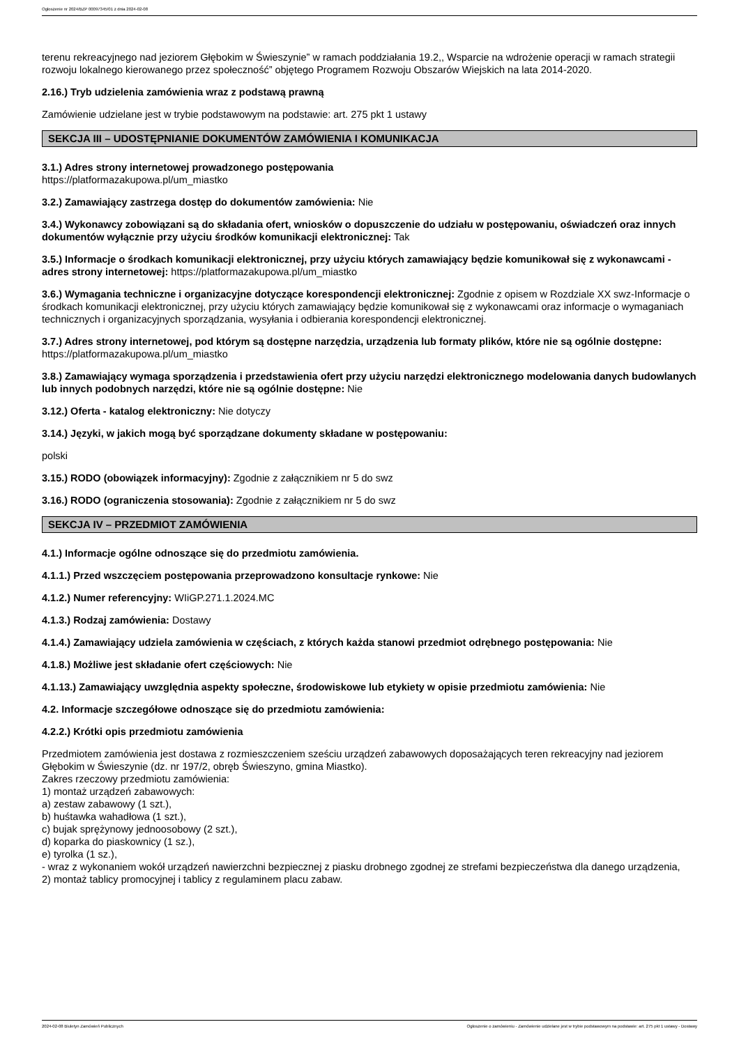Ogłoszenie nr 2024/BZP 00097345/01 z dnia 2024-02-08
terenu rekreacyjnego nad jeziorem Głębokim w Świeszynie” w ramach poddziałania 19.2,, Wsparcie na wdrożenie operacji w ramach strategii rozwoju lokalnego kierowanego przez społeczność” objętego Programem Rozwoju Obszarów Wiejskich na lata 2014-2020.
2.16.) Tryb udzielenia zamówienia wraz z podstawą prawną
Zamówienie udzielane jest w trybie podstawowym na podstawie: art. 275 pkt 1 ustawy
SEKCJA III – UDOSTĘPNIANIE DOKUMENTÓW ZAMÓWIENIA I KOMUNIKACJA
3.1.) Adres strony internetowej prowadzonego postępowania
https://platformazakupowa.pl/um_miastko
3.2.) Zamawiający zastrzega dostęp do dokumentów zamówienia: Nie
3.4.) Wykonawcy zobowiązani są do składania ofert, wniosków o dopuszczenie do udziału w postępowaniu, oświadczeń oraz innych dokumentów wyłącznie przy użyciu środków komunikacji elektronicznej: Tak
3.5.) Informacje o środkach komunikacji elektronicznej, przy użyciu których zamawiający będzie komunikował się z wykonawcami - adres strony internetowej: https://platformazakupowa.pl/um_miastko
3.6.) Wymagania techniczne i organizacyjne dotyczące korespondencji elektronicznej: Zgodnie z opisem w Rozdziale XX swz-Informacje o środkach komunikacji elektronicznej, przy użyciu których zamawiający będzie komunikował się z wykonawcami oraz informacje o wymaganiach technicznych i organizacyjnych sporządzania, wysyłania i odbierania korespondencji elektronicznej.
3.7.) Adres strony internetowej, pod którym są dostępne narzędzia, urządzenia lub formaty plików, które nie są ogólnie dostępne: https://platformazakupowa.pl/um_miastko
3.8.) Zamawiający wymaga sporządzenia i przedstawienia ofert przy użyciu narzędzi elektronicznego modelowania danych budowlanych lub innych podobnych narzędzi, które nie są ogólnie dostępne: Nie
3.12.) Oferta - katalog elektroniczny: Nie dotyczy
3.14.) Języki, w jakich mogą być sporządzane dokumenty składane w postępowaniu:
polski
3.15.) RODO (obowiązek informacyjny): Zgodnie z załącznikiem nr 5 do swz
3.16.) RODO (ograniczenia stosowania): Zgodnie z załącznikiem nr 5 do swz
SEKCJA IV – PRZEDMIOT ZAMÓWIENIA
4.1.) Informacje ogólne odnoszące się do przedmiotu zamówienia.
4.1.1.) Przed wszczęciem postępowania przeprowadzono konsultacje rynkowe: Nie
4.1.2.) Numer referencyjny: WIiGP.271.1.2024.MC
4.1.3.) Rodzaj zamówienia: Dostawy
4.1.4.) Zamawiający udziela zamówienia w częściach, z których każda stanowi przedmiot odrębnego postępowania: Nie
4.1.8.) Możliwe jest składanie ofert częściowych: Nie
4.1.13.) Zamawiający uwzględnia aspekty społeczne, środowiskowe lub etykiety w opisie przedmiotu zamówienia: Nie
4.2. Informacje szczegółowe odnoszące się do przedmiotu zamówienia:
4.2.2.) Krótki opis przedmiotu zamówienia
Przedmiotem zamówienia jest dostawa z rozmieszczeniem sześciu urządzeń zabawowych doposażających teren rekreacyjny nad jeziorem Głębokim w Świeszynie (dz. nr 197/2, obręb Świeszyno, gmina Miastko).
Zakres rzeczowy przedmiotu zamówienia:
1) montaż urządzeń zabawowych:
a) zestaw zabawowy (1 szt.),
b) huśtawka wahadłowa (1 szt.),
c) bujak sprężynowy jednoosobowy (2 szt.),
d) koparka do piaskownicy (1 sz.),
e) tyrolka (1 sz.),
- wraz z wykonaniem wokół urządzeń nawierzchni bezpiecznej z piasku drobnego zgodnej ze strefami bezpieczeństwa dla danego urządzenia,
2) montaż tablicy promocyjnej i tablicy z regulaminem placu zabaw.
2024-02-08 Biuletyn Zamówień Publicznych Ogłoszenie o zamówieniu - Zamówienie udzielane jest w trybie podstawowym na podstawie: art. 275 pkt 1 ustawy - Dostawy